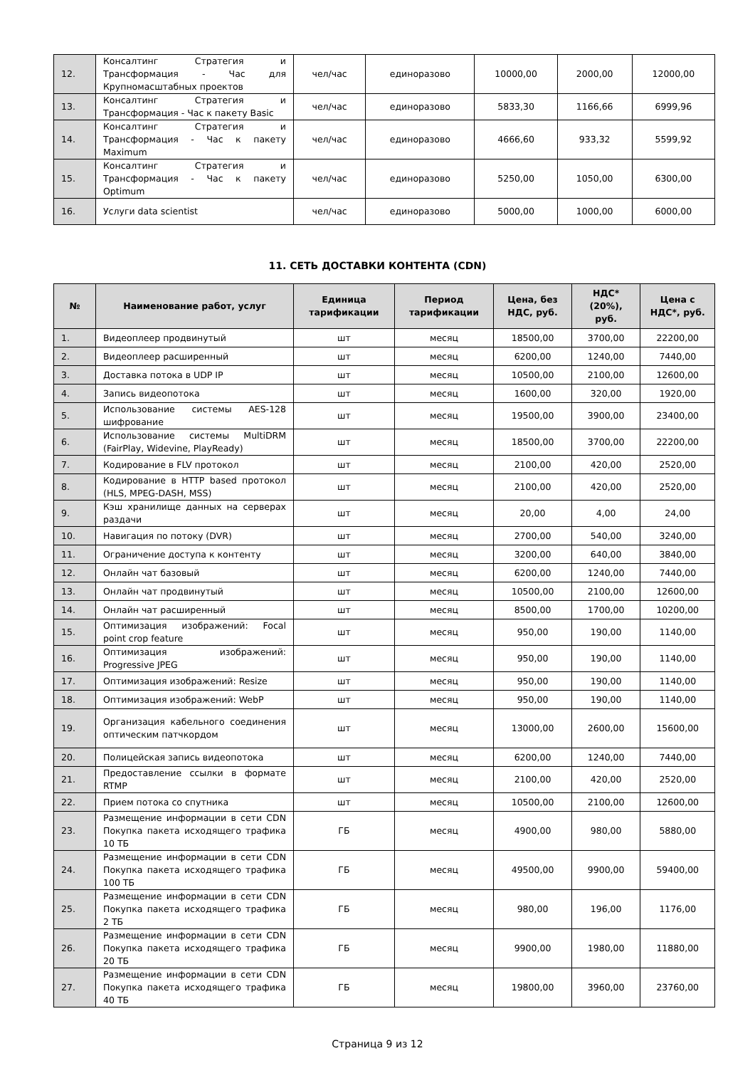| 12. | Консалтинг Стратегия и Трансформация - Час для Крупномасштабных проектов | чел/час | единоразово | 10000,00 | 2000,00 | 12000,00 |
| 13. | Консалтинг Стратегия и Трансформация - Час к пакету Basic | чел/час | единоразово | 5833,30 | 1166,66 | 6999,96 |
| 14. | Консалтинг Стратегия и Трансформация - Час к пакету Maximum | чел/час | единоразово | 4666,60 | 933,32 | 5599,92 |
| 15. | Консалтинг Стратегия и Трансформация - Час к пакету Optimum | чел/час | единоразово | 5250,00 | 1050,00 | 6300,00 |
| 16. | Услуги data scientist | чел/час | единоразово | 5000,00 | 1000,00 | 6000,00 |
11. СЕТЬ ДОСТАВКИ КОНТЕНТА (CDN)
| № | Наименование работ, услуг | Единица тарификации | Период тарификации | Цена, без НДС, руб. | НДС* (20%), руб. | Цена с НДС*, руб. |
| --- | --- | --- | --- | --- | --- | --- |
| 1. | Видеоплеер продвинутый | шт | месяц | 18500,00 | 3700,00 | 22200,00 |
| 2. | Видеоплеер расширенный | шт | месяц | 6200,00 | 1240,00 | 7440,00 |
| 3. | Доставка потока в UDP IP | шт | месяц | 10500,00 | 2100,00 | 12600,00 |
| 4. | Запись видеопотока | шт | месяц | 1600,00 | 320,00 | 1920,00 |
| 5. | Использование системы AES-128 шифрование | шт | месяц | 19500,00 | 3900,00 | 23400,00 |
| 6. | Использование системы MultiDRM (FairPlay, Widevine, PlayReady) | шт | месяц | 18500,00 | 3700,00 | 22200,00 |
| 7. | Кодирование в FLV протокол | шт | месяц | 2100,00 | 420,00 | 2520,00 |
| 8. | Кодирование в HTTP based протокол (HLS, MPEG-DASH, MSS) | шт | месяц | 2100,00 | 420,00 | 2520,00 |
| 9. | Кэш хранилище данных на серверах раздачи | шт | месяц | 20,00 | 4,00 | 24,00 |
| 10. | Навигация по потоку (DVR) | шт | месяц | 2700,00 | 540,00 | 3240,00 |
| 11. | Ограничение доступа к контенту | шт | месяц | 3200,00 | 640,00 | 3840,00 |
| 12. | Онлайн чат базовый | шт | месяц | 6200,00 | 1240,00 | 7440,00 |
| 13. | Онлайн чат продвинутый | шт | месяц | 10500,00 | 2100,00 | 12600,00 |
| 14. | Онлайн чат расширенный | шт | месяц | 8500,00 | 1700,00 | 10200,00 |
| 15. | Оптимизация изображений: Focal point crop feature | шт | месяц | 950,00 | 190,00 | 1140,00 |
| 16. | Оптимизация изображений: Progressive JPEG | шт | месяц | 950,00 | 190,00 | 1140,00 |
| 17. | Оптимизация изображений: Resize | шт | месяц | 950,00 | 190,00 | 1140,00 |
| 18. | Оптимизация изображений: WebP | шт | месяц | 950,00 | 190,00 | 1140,00 |
| 19. | Организация кабельного соединения оптическим патчкордом | шт | месяц | 13000,00 | 2600,00 | 15600,00 |
| 20. | Полицейская запись видеопотока | шт | месяц | 6200,00 | 1240,00 | 7440,00 |
| 21. | Предоставление ссылки в формате RTMP | шт | месяц | 2100,00 | 420,00 | 2520,00 |
| 22. | Прием потока со спутника | шт | месяц | 10500,00 | 2100,00 | 12600,00 |
| 23. | Размещение информации в сети CDN Покупка пакета исходящего трафика 10 ТБ | ГБ | месяц | 4900,00 | 980,00 | 5880,00 |
| 24. | Размещение информации в сети CDN Покупка пакета исходящего трафика 100 ТБ | ГБ | месяц | 49500,00 | 9900,00 | 59400,00 |
| 25. | Размещение информации в сети CDN Покупка пакета исходящего трафика 2 ТБ | ГБ | месяц | 980,00 | 196,00 | 1176,00 |
| 26. | Размещение информации в сети CDN Покупка пакета исходящего трафика 20 ТБ | ГБ | месяц | 9900,00 | 1980,00 | 11880,00 |
| 27. | Размещение информации в сети CDN Покупка пакета исходящего трафика 40 ТБ | ГБ | месяц | 19800,00 | 3960,00 | 23760,00 |
Страница 9 из 12